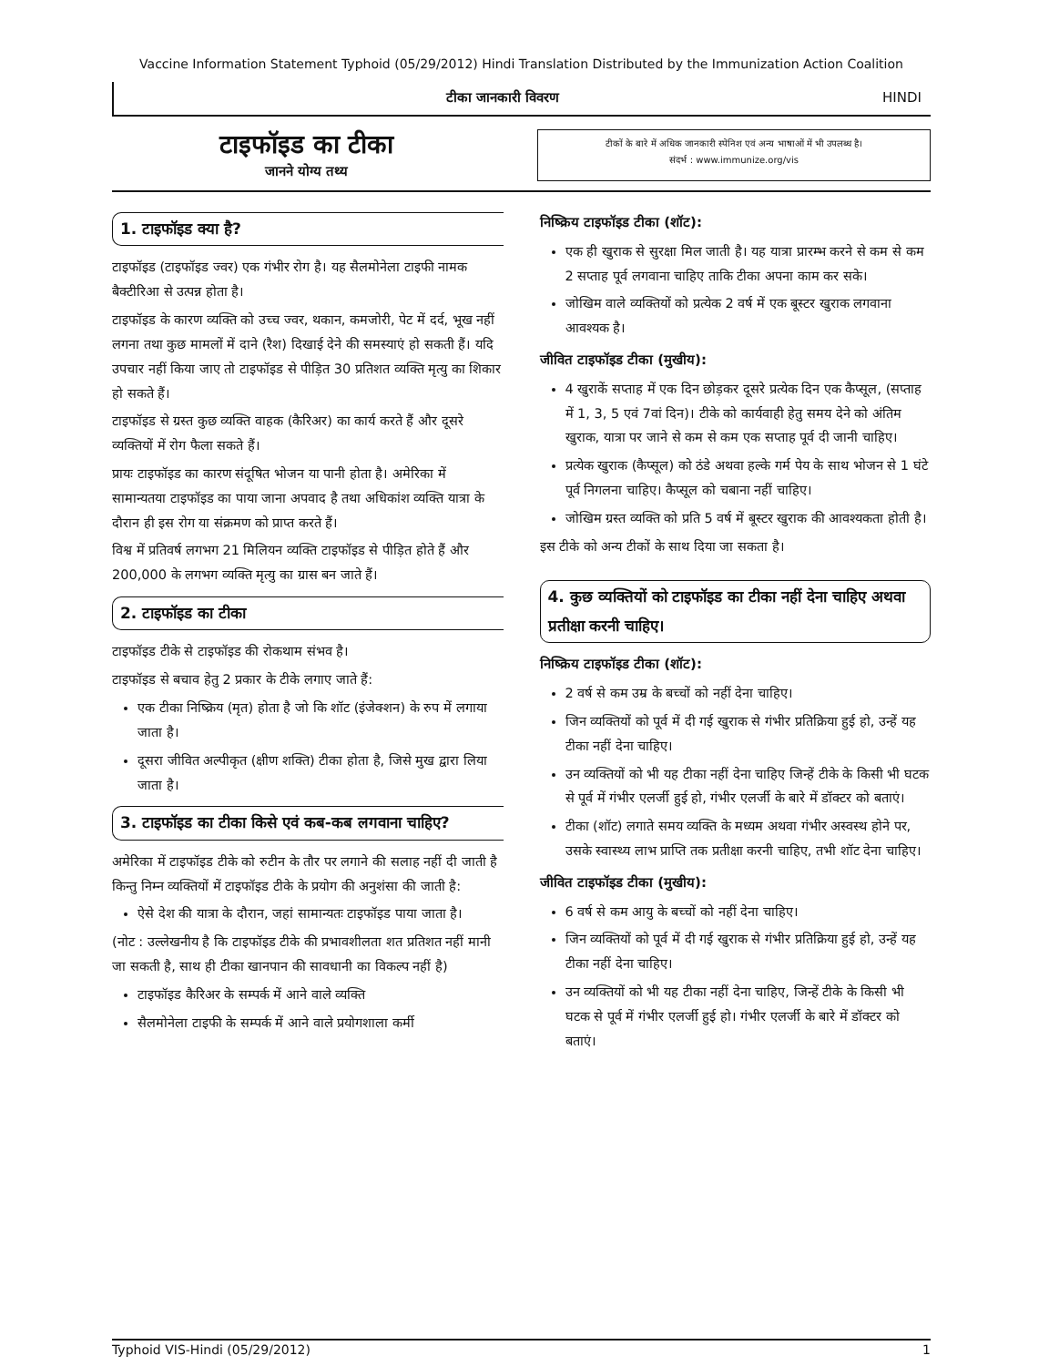Vaccine Information Statement Typhoid (05/29/2012) Hindi Translation Distributed by the Immunization Action Coalition
टीका जानकारी विवरण HINDI
टाइफॉइड का टीका
जानने योग्य तथ्य
टीकों के बारे में अधिक जानकारी स्पेनिश एवं अन्य भाषाओं में भी उपलब्ध है।
संदर्भ : www.immunize.org/vis
1. टाइफॉइड क्या है?
टाइफॉइड (टाइफॉइड ज्वर) एक गंभीर रोग है। यह सैलमोनेला टाइफी नामक बैक्टीरिआ से उत्पन्न होता है।
टाइफॉइड के कारण व्यक्ति को उच्च ज्वर, थकान, कमजोरी, पेट में दर्द, भूख नहीं लगना तथा कुछ मामलों में दाने (रैश) दिखाई देने की समस्याएं हो सकती हैं। यदि उपचार नहीं किया जाए तो टाइफॉइड से पीड़ित 30 प्रतिशत व्यक्ति मृत्यु का शिकार हो सकते हैं।
टाइफॉइड से ग्रस्त कुछ व्यक्ति वाहक (कैरिअर) का कार्य करते हैं और दूसरे व्यक्तियों में रोग फैला सकते हैं।
प्रायः टाइफॉइड का कारण संदूषित भोजन या पानी होता है। अमेरिका में सामान्यतया टाइफॉइड का पाया जाना अपवाद है तथा अधिकांश व्यक्ति यात्रा के दौरान ही इस रोग या संक्रमण को प्राप्त करते हैं।
विश्व में प्रतिवर्ष लगभग 21 मिलियन व्यक्ति टाइफॉइड से पीड़ित होते हैं और 200,000 के लगभग व्यक्ति मृत्यु का ग्रास बन जाते हैं।
2. टाइफॉइड का टीका
टाइफॉइड टीके से टाइफॉइड की रोकथाम संभव है।
टाइफॉइड से बचाव हेतु 2 प्रकार के टीके लगाए जाते हैं:
एक टीका निष्क्रिय (मृत) होता है जो कि शॉट (इंजेक्शन) के रुप में लगाया जाता है।
दूसरा जीवित अल्पीकृत (क्षीण शक्ति) टीका होता है, जिसे मुख द्वारा लिया जाता है।
3. टाइफॉइड का टीका किसे एवं कब-कब लगवाना चाहिए?
अमेरिका में टाइफॉइड टीके को रुटीन के तौर पर लगाने की सलाह नहीं दी जाती है किन्तु निम्न व्यक्तियों में टाइफॉइड टीके के प्रयोग की अनुशंसा की जाती है:
ऐसे देश की यात्रा के दौरान, जहां सामान्यतः टाइफॉइड पाया जाता है।
(नोट : उल्लेखनीय है कि टाइफॉइड टीके की प्रभावशीलता शत प्रतिशत नहीं मानी जा सकती है, साथ ही टीका खानपान की सावधानी का विकल्प नहीं है)
टाइफॉइड कैरिअर के सम्पर्क में आने वाले व्यक्ति
सैलमोनेला टाइफी के सम्पर्क में आने वाले प्रयोगशाला कर्मी
निष्क्रिय टाइफॉइड टीका (शॉट):
एक ही खुराक से सुरक्षा मिल जाती है। यह यात्रा प्रारम्भ करने से कम से कम 2 सप्ताह पूर्व लगवाना चाहिए ताकि टीका अपना काम कर सके।
जोखिम वाले व्यक्तियों को प्रत्येक 2 वर्ष में एक बूस्टर खुराक लगवाना आवश्यक है।
जीवित टाइफॉइड टीका (मुखीय):
4 खुराकें सप्ताह में एक दिन छोड़कर दूसरे प्रत्येक दिन एक कैप्सूल, (सप्ताह में 1, 3, 5 एवं 7वां दिन)। टीके को कार्यवाही हेतु समय देने को अंतिम खुराक, यात्रा पर जाने से कम से कम एक सप्ताह पूर्व दी जानी चाहिए।
प्रत्येक खुराक (कैप्सूल) को ठंडे अथवा हल्के गर्म पेय के साथ भोजन से 1 घंटे पूर्व निगलना चाहिए। कैप्सूल को चबाना नहीं चाहिए।
जोखिम ग्रस्त व्यक्ति को प्रति 5 वर्ष में बूस्टर खुराक की आवश्यकता होती है।
इस टीके को अन्य टीकों के साथ दिया जा सकता है।
4. कुछ व्यक्तियों को टाइफॉइड का टीका नहीं देना चाहिए अथवा प्रतीक्षा करनी चाहिए।
निष्क्रिय टाइफॉइड टीका (शॉट):
2 वर्ष से कम उम्र के बच्चों को नहीं देना चाहिए।
जिन व्यक्तियों को पूर्व में दी गई खुराक से गंभीर प्रतिक्रिया हुई हो, उन्हें यह टीका नहीं देना चाहिए।
उन व्यक्तियों को भी यह टीका नहीं देना चाहिए जिन्हें टीके के किसी भी घटक से पूर्व में गंभीर एलर्जी हुई हो, गंभीर एलर्जी के बारे में डॉक्टर को बताएं।
टीका (शॉट) लगाते समय व्यक्ति के मध्यम अथवा गंभीर अस्वस्थ होने पर, उसके स्वास्थ्य लाभ प्राप्ति तक प्रतीक्षा करनी चाहिए, तभी शॉट देना चाहिए।
जीवित टाइफॉइड टीका (मुखीय):
6 वर्ष से कम आयु के बच्चों को नहीं देना चाहिए।
जिन व्यक्तियों को पूर्व में दी गई खुराक से गंभीर प्रतिक्रिया हुई हो, उन्हें यह टीका नहीं देना चाहिए।
उन व्यक्तियों को भी यह टीका नहीं देना चाहिए, जिन्हें टीके के किसी भी घटक से पूर्व में गंभीर एलर्जी हुई हो। गंभीर एलर्जी के बारे में डॉक्टर को बताएं।
Typhoid VIS-Hindi (05/29/2012) 1